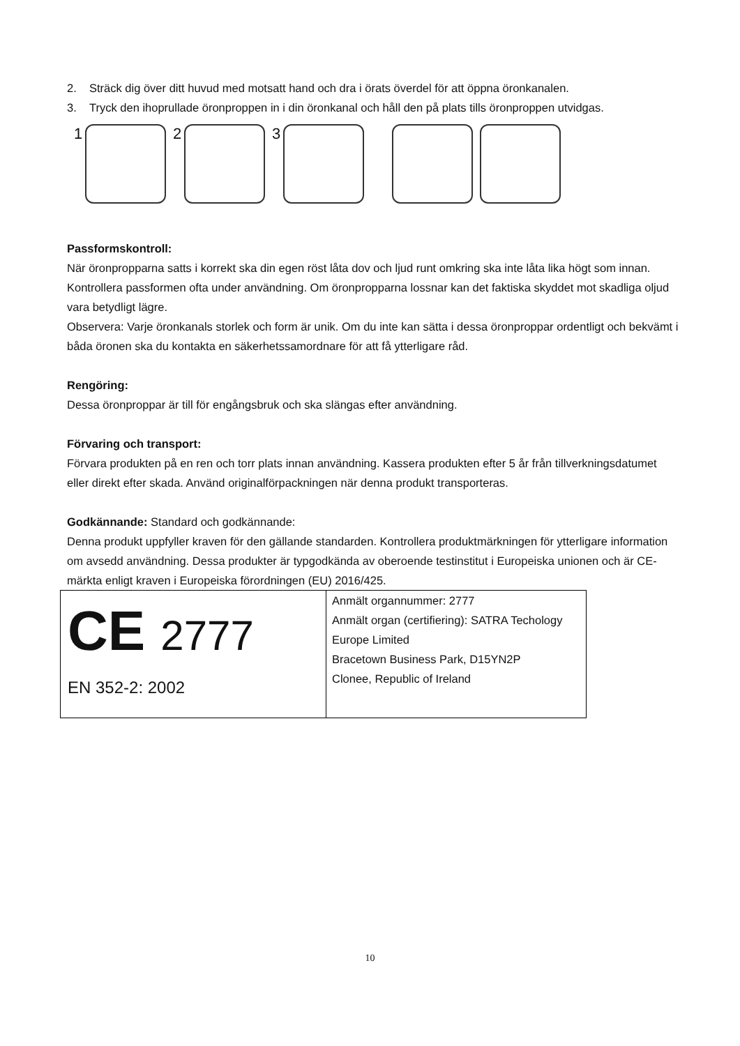2. Sträck dig över ditt huvud med motsatt hand och dra i örats överdel för att öppna öronkanalen.
3. Tryck den ihoprullade öronproppen in i din öronkanal och håll den på plats tills öronproppen utvidgas.
1 2 3
Passformskontroll:
När öronpropparna satts i korrekt ska din egen röst låta dov och ljud runt omkring ska inte låta lika högt som innan. Kontrollera passformen ofta under användning. Om öronpropparna lossnar kan det faktiska skyddet mot skadliga oljud vara betydligt lägre.
Observera: Varje öronkanals storlek och form är unik. Om du inte kan sätta i dessa öronproppar ordentligt och bekvämt i båda öronen ska du kontakta en säkerhetssamordnare för att få ytterligare råd.
Rengöring:
Dessa öronproppar är till för engångsbruk och ska slängas efter användning.
Förvaring och transport:
Förvara produkten på en ren och torr plats innan användning. Kassera produkten efter 5 år från tillverkningsdatumet eller direkt efter skada. Använd originalförpackningen när denna produkt transporteras.
Godkännande: Standard och godkännande:
Denna produkt uppfyller kraven för den gällande standarden. Kontrollera produktmärkningen för ytterligare information om avsedd användning. Dessa produkter är typgodkända av oberoende testinstitut i Europeiska unionen och är CE-märkta enligt kraven i Europeiska förordningen (EU) 2016/425.
| CE 2777 EN 352-2: 2002 | Anmält organnummer: 2777 Anmält organ (certifiering): SATRA Techology Europe Limited Bracetown Business Park, D15YN2P Clonee, Republic of Ireland |
10